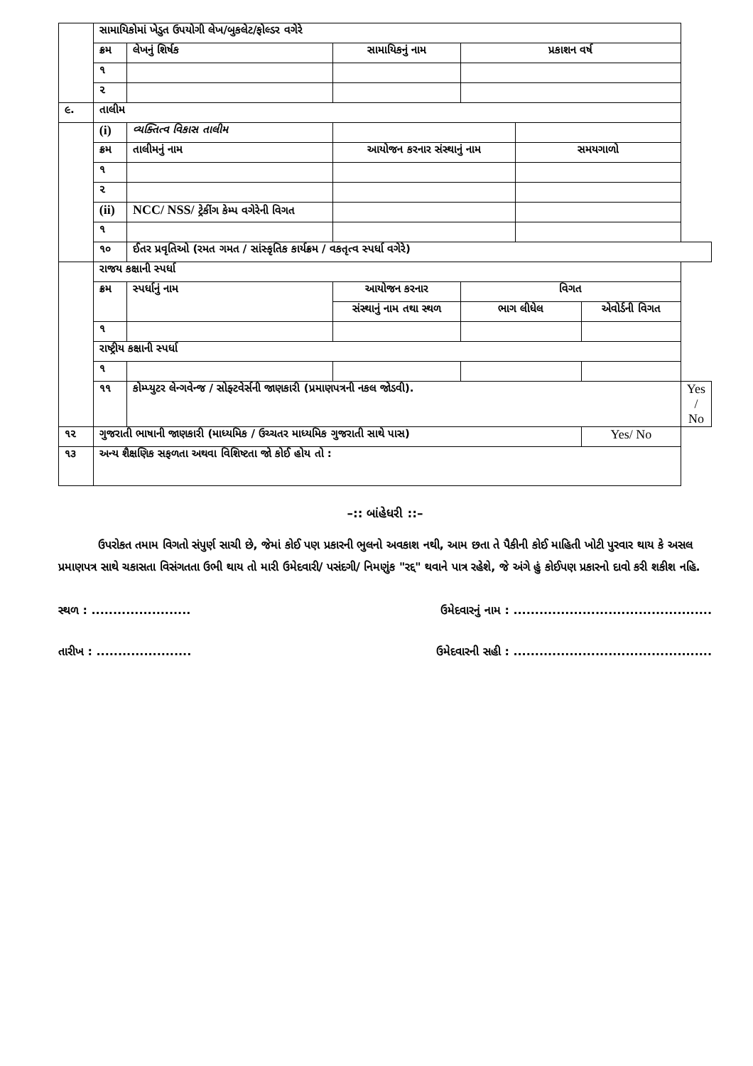| | સામાયિકોમાં ખેડુત ઉપયોગી લેખ/બુકલેટ/ફોલ્ડર વગેરે | | | | | | |
| | ક્રમ | લેખનું શિર્ષક | સામાયિકનું નામ | પ્રકાશન વર્ષ | | | |
| | ૧ | | | | | | |
| | ૨ | | | | | | |
| ૯. | તાલીમ | | | | | | |
| | (i) | વ્યક્તિત્વ વિકાસ તાલીમ | | | | | |
| | ક્રમ | તાલીમનું નામ | આયોજન કરનાર સંસ્થાનું નામ | | સમયગાળો | | |
| | ૧ | | | | | | |
| | ૨ | | | | | | |
| | (ii) | NCC/ NSS/ ટ્રેકીંગ કેમ્પ વગેરેની વિગત | | | | | |
| | ૧ | | | | | | |
| | ૧૦ | ઈતર પ્રવૃતિઓ (રમત ગમત / સાંસ્કૃતિક કાર્યક્રમ / વકતૃત્વ સ્પર્ધા વગેરે) | | | | | |
| | રાજય કક્ષાની સ્પર્ધા | | | | | | |
| | ક્રમ | સ્પર્ધાનું નામ | આયોજન કરનાર | વિગત | | | |
| | | | સંસ્થાનું નામ તથા સ્થળ | ભાગ લીધેલ | | એવોર્ડની વિગત | |
| | ૧ | | | | | | |
| | રાષ્ટ્રીય કક્ષાની સ્પર્ધા | | | | | | |
| | ૧ | | | | | | |
| | ૧૧ | કોમ્પ્યુટર લેન્ગવેન્જ / સોફ્ટવેર્સની જાણકારી (પ્રમાણપત્રની નકલ જોડવી). | | | | | Yes / No |
| ૧૨ | ગુજરાતી ભાષાની જાણકારી (માધ્યમિક / ઉચ્ચતર માધ્યમિક ગુજરાતી સાથે પાસ) | | | | | Yes/ No | |
| ૧૩ | અન્ય શૈક્ષણિક સફળતા અથવા વિશિષ્ટતા જો કોઈ હોય તો : | | | | | | |
–:: બાંહેધરી ::–
ઉપરોકત તમામ વિગતો સંપુર્ણ સાચી છે, જેમાં કોઈ પણ પ્રકારની ભુલનો અવકાશ નથી, આમ છતા તે પૈકીની કોઈ માહિતી ખોટી પુરવાર થાય કે અસલ પ્રમાણપત્ર સાથે ચકાસતા વિસંગતતા ઉભી થાય તો મારી ઉમેદવારી/ પસંદગી/ નિમણુંક "રદ્દ" થવાને પાત્ર રહેશે, જે અંગે હું કોઈપણ પ્રકારનો દાવો કરી શકીશ નહિ.
સ્થળ : ....................... ઉમેદવારનું નામ : ..............................................
તારીખ : ...................... ઉમેદવારની સહી : ..............................................